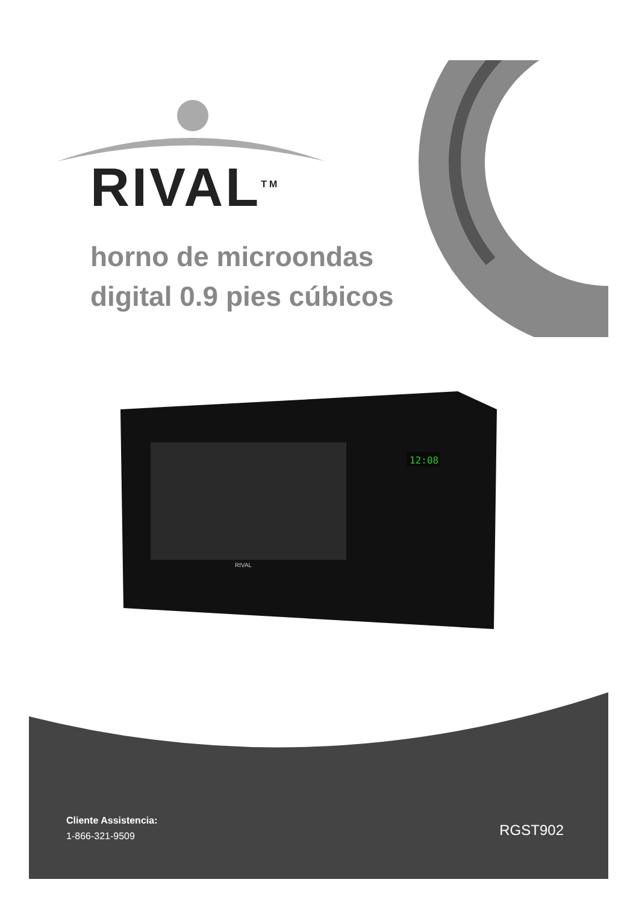RIVAL<sup>TM</sup>
horno de microondas
digital 0.9 pies cúbicos
12:08
RIVAL
Cliente Assistencia:
1-866-321-9509
RGST902